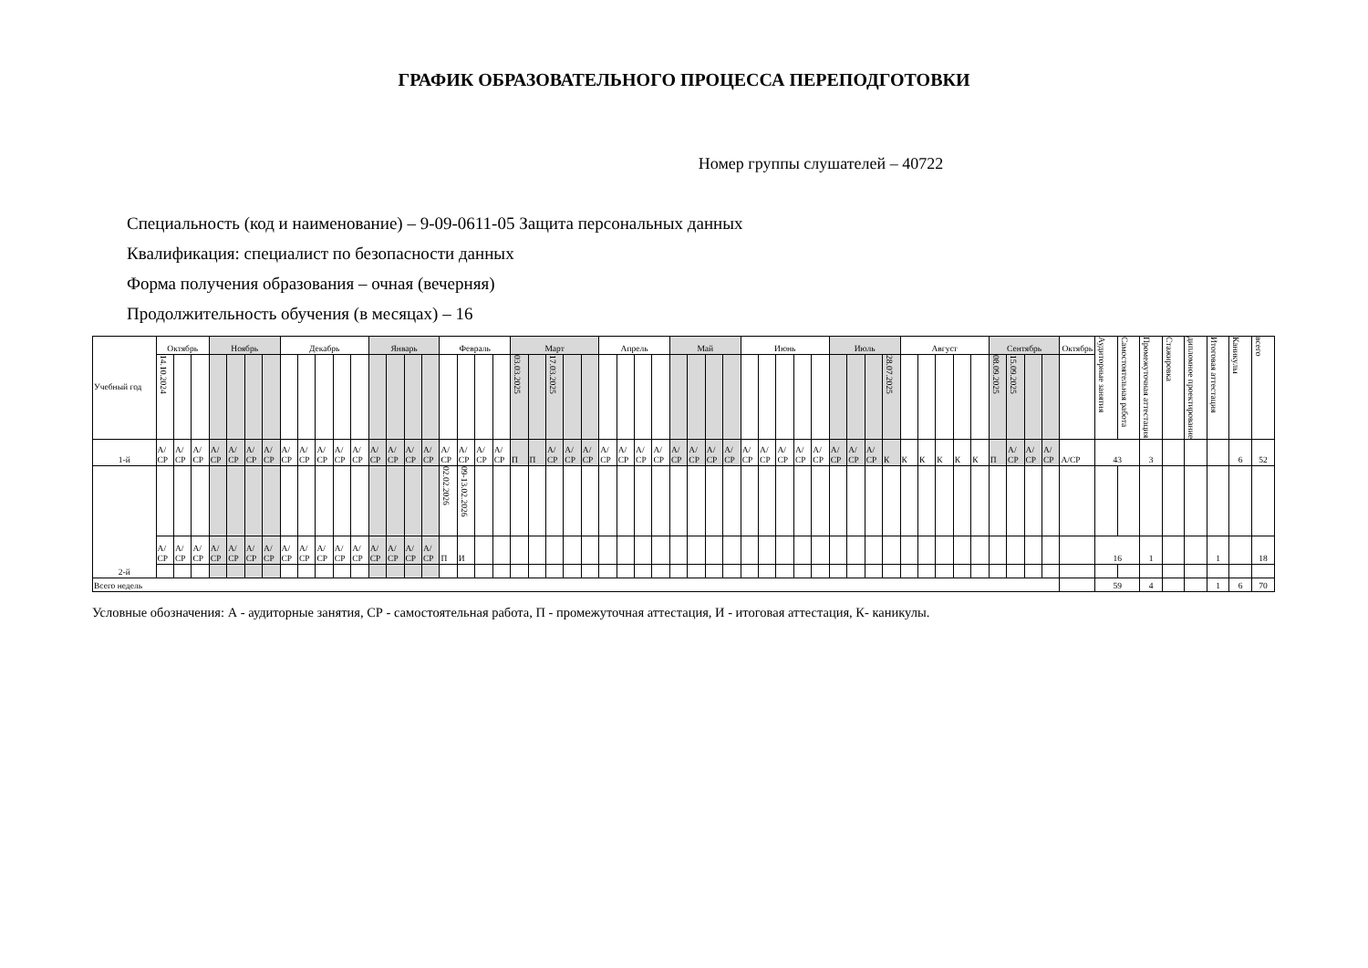ГРАФИК ОБРАЗОВАТЕЛЬНОГО ПРОЦЕССА ПЕРЕПОДГОТОВКИ
Номер группы слушателей – 40722
Специальность (код и наименование) – 9-09-0611-05 Защита персональных данных
Квалификация: специалист по безопасности данных
Форма получения образования – очная (вечерняя)
Продолжительность обучения (в месяцах) – 16
| Учебный год | Октябрь | | | Ноябрь | | | | Декабрь | | | | | Январь | | | | Февраль | | | | Март | | | | | Апрель | | | | Май | | | | Июнь | | | | | Июль | | | | Август | | | | | Сентябрь | | | | Октябрь | Аудиторные занятия | Самостоятельная работа | Промежуточная аттестация | Стажировка | дипломное проектирование | Итоговая аттестация | Каникулы | всего |
| --- | --- | --- | --- | --- | --- | --- | --- | --- | --- | --- | --- | --- | --- | --- | --- | --- | --- | --- | --- | --- | --- | --- | --- | --- | --- | --- | --- | --- | --- | --- | --- | --- | --- | --- | --- | --- | --- | --- | --- | --- | --- | --- | --- | --- | --- | --- | --- | --- | --- | --- | --- | --- | --- | --- | --- | --- | --- | --- | --- | --- |
| | 14.10.2024 | | | | | | | | | | | | | | | | | | | | 03.03.2025 | | 17.03.2025 | | | | | | | | | | | | | | | | | | | 28.07.2025 | | | | | | 08.09.2025 | 15.09.2025 | | | | | | | | | | | |
| 1-й | А/ СР | А/ СР | А/ СР | А/ СР | А/ СР | А/ СР | А/ СР | А/ СР | А/ СР | А/ СР | А/ СР | А/ СР | А/ СР | А/ СР | А/ СР | А/ СР | А/ СР | А/ СР | А/ СР | А/ СР | П | П | А/ СР | А/ СР | А/ СР | А/ СР | А/ СР | А/ СР | А/ СР | А/ СР | А/ СР | А/ СР | А/ СР | А/ СР | А/ СР | А/ СР | А/ СР | А/ СР | А/ СР | А/ СР | А/ СР | К | К | К | К | К | К | П | А/ СР | А/ СР | А/ СР | А/СР | 43 | | 3 | | | | 6 | 52 |
| 2-й | | | | | | | | | | | | | | | | | 02.02.2026 | 09-13.02.2026 | | | | | | | | | | | | | | | | | | | | | | | | | | | | | | | | | | | | | | | | | | |
| | А/ СР | А/ СР | А/ СР | А/ СР | А/ СР | А/ СР | А/ СР | А/ СР | А/ СР | А/ СР | А/ СР | А/ СР | А/ СР | А/ СР | А/ СР | А/ СР | П | И | | | | | | | | | | | | | | | | | | | | | | | | | | | | | | | | | | | 16 | | 1 | | | 1 | | 18 |
| Всего недель | | | | | | | | | | | | | | | | | | | | | | | | | | | | | | | | | | | | | | | | | | | | | | | | | | | | | 59 | | 4 | | | 1 | 6 | 70 |
Условные обозначения: А - аудиторные занятия, СР - самостоятельная работа, П - промежуточная аттестация, И - итоговая аттестация, К- каникулы.